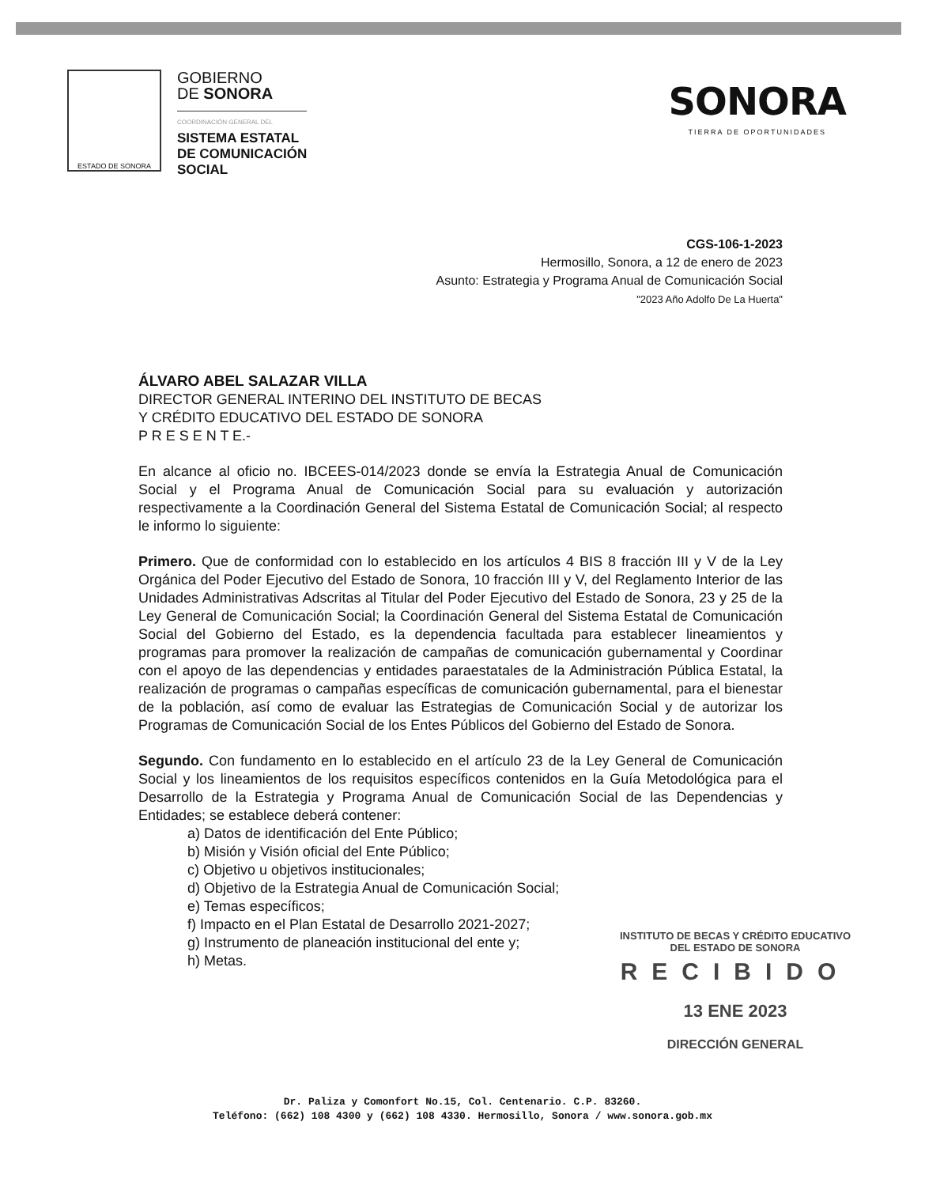ESTADO DE SONORA
GOBIERNO
DE SONORA
COORDINACIÓN GENERAL DEL
SISTEMA ESTATAL
DE COMUNICACIÓN
SOCIAL
SONORA
TIERRA DE OPORTUNIDADES
CGS-106-1-2023
Hermosillo, Sonora, a 12 de enero de 2023
Asunto: Estrategia y Programa Anual de Comunicación Social
"2023 Año Adolfo De La Huerta"
ÁLVARO ABEL SALAZAR VILLA
DIRECTOR GENERAL INTERINO DEL INSTITUTO DE BECAS
Y CRÉDITO EDUCATIVO DEL ESTADO DE SONORA
P R E S E N T E.-
En alcance al oficio no. IBCEES-014/2023 donde se envía la Estrategia Anual de Comunicación Social y el Programa Anual de Comunicación Social para su evaluación y autorización respectivamente a la Coordinación General del Sistema Estatal de Comunicación Social; al respecto le informo lo siguiente:
Primero. Que de conformidad con lo establecido en los artículos 4 BIS 8 fracción III y V de la Ley Orgánica del Poder Ejecutivo del Estado de Sonora, 10 fracción III y V, del Reglamento Interior de las Unidades Administrativas Adscritas al Titular del Poder Ejecutivo del Estado de Sonora, 23 y 25 de la Ley General de Comunicación Social; la Coordinación General del Sistema Estatal de Comunicación Social del Gobierno del Estado, es la dependencia facultada para establecer lineamientos y programas para promover la realización de campañas de comunicación gubernamental y Coordinar con el apoyo de las dependencias y entidades paraestatales de la Administración Pública Estatal, la realización de programas o campañas específicas de comunicación gubernamental, para el bienestar de la población, así como de evaluar las Estrategias de Comunicación Social y de autorizar los Programas de Comunicación Social de los Entes Públicos del Gobierno del Estado de Sonora.
Segundo. Con fundamento en lo establecido en el artículo 23 de la Ley General de Comunicación Social y los lineamientos de los requisitos específicos contenidos en la Guía Metodológica para el Desarrollo de la Estrategia y Programa Anual de Comunicación Social de las Dependencias y Entidades; se establece deberá contener:
a) Datos de identificación del Ente Público;
b) Misión y Visión oficial del Ente Público;
c) Objetivo u objetivos institucionales;
d) Objetivo de la Estrategia Anual de Comunicación Social;
e) Temas específicos;
f) Impacto en el Plan Estatal de Desarrollo 2021-2027;
g) Instrumento de planeación institucional del ente y;
h) Metas.
INSTITUTO DE BECAS Y CRÉDITO EDUCATIVO
DEL ESTADO DE SONORA
RECIBIDO
13 ENE 2023
DIRECCIÓN GENERAL
Dr. Paliza y Comonfort No.15, Col. Centenario. C.P. 83260.
Teléfono: (662) 108 4300 y (662) 108 4330. Hermosillo, Sonora / www.sonora.gob.mx